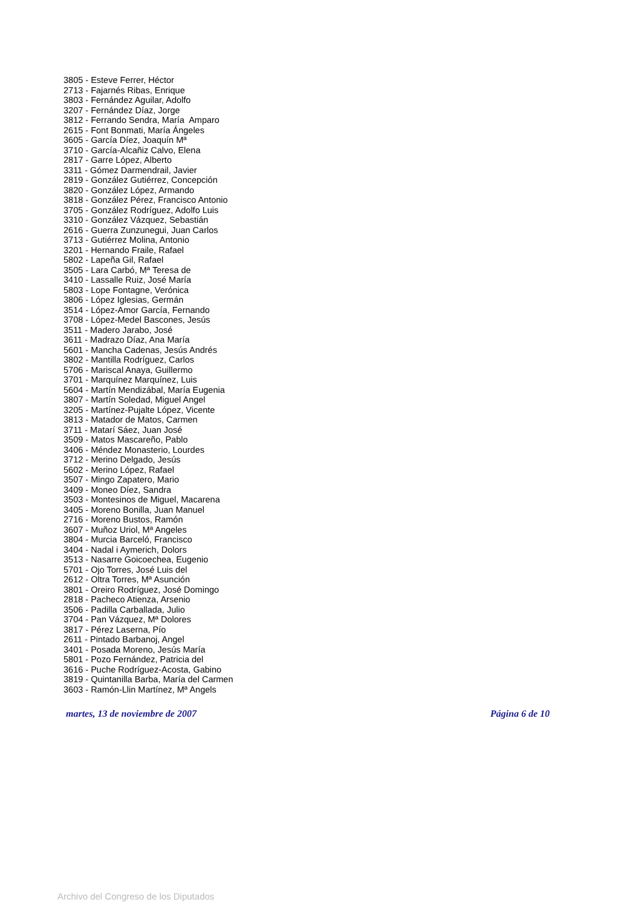3805 - Esteve Ferrer, Héctor
2713 - Fajarnés Ribas, Enrique
3803 - Fernández Aguilar, Adolfo
3207 - Fernández Díaz, Jorge
3812 - Ferrando Sendra, María Amparo
2615 - Font Bonmati, María Ángeles
3605 - García Díez, Joaquín Mª
3710 - García-Alcañiz Calvo, Elena
2817 - Garre López, Alberto
3311 - Gómez Darmendrail, Javier
2819 - González Gutiérrez, Concepción
3820 - González López, Armando
3818 - González Pérez, Francisco Antonio
3705 - González Rodríguez, Adolfo Luis
3310 - González Vázquez, Sebastián
2616 - Guerra Zunzunegui, Juan Carlos
3713 - Gutiérrez Molina, Antonio
3201 - Hernando Fraile, Rafael
5802 - Lapeña Gil, Rafael
3505 - Lara Carbó, Mª Teresa de
3410 - Lassalle Ruiz, José María
5803 - Lope Fontagne, Verónica
3806 - López Iglesias, Germán
3514 - López-Amor García, Fernando
3708 - López-Medel Bascones, Jesús
3511 - Madero Jarabo, José
3611 - Madrazo Díaz, Ana María
5601 - Mancha Cadenas, Jesús Andrés
3802 - Mantilla Rodríguez, Carlos
5706 - Mariscal Anaya, Guillermo
3701 - Marquínez Marquínez, Luis
5604 - Martín Mendizábal, María Eugenia
3807 - Martín Soledad, Miguel Angel
3205 - Martínez-Pujalte López, Vicente
3813 - Matador de Matos, Carmen
3711 - Matarí Sáez, Juan José
3509 - Matos Mascareño, Pablo
3406 - Méndez Monasterio, Lourdes
3712 - Merino Delgado, Jesús
5602 - Merino López, Rafael
3507 - Mingo Zapatero, Mario
3409 - Moneo Díez, Sandra
3503 - Montesinos de Miguel, Macarena
3405 - Moreno Bonilla, Juan Manuel
2716 - Moreno Bustos, Ramón
3607 - Muñoz Uriol, Mª Angeles
3804 - Murcia Barceló, Francisco
3404 - Nadal i Aymerich, Dolors
3513 - Nasarre Goicoechea, Eugenio
5701 - Ojo Torres, José Luis del
2612 - Oltra Torres, Mª Asunción
3801 - Oreiro Rodríguez, José Domingo
2818 - Pacheco Atienza, Arsenio
3506 - Padilla Carballada, Julio
3704 - Pan Vázquez, Mª Dolores
3817 - Pérez Laserna, Pío
2611 - Pintado Barbanoj, Angel
3401 - Posada Moreno, Jesús María
5801 - Pozo Fernández, Patricia del
3616 - Puche Rodríguez-Acosta, Gabino
3819 - Quintanilla Barba, María del Carmen
3603 - Ramón-Llin Martínez, Mª Angels
martes, 13 de noviembre de 2007 Página 6 de 10
Archivo del Congreso de los Diputados